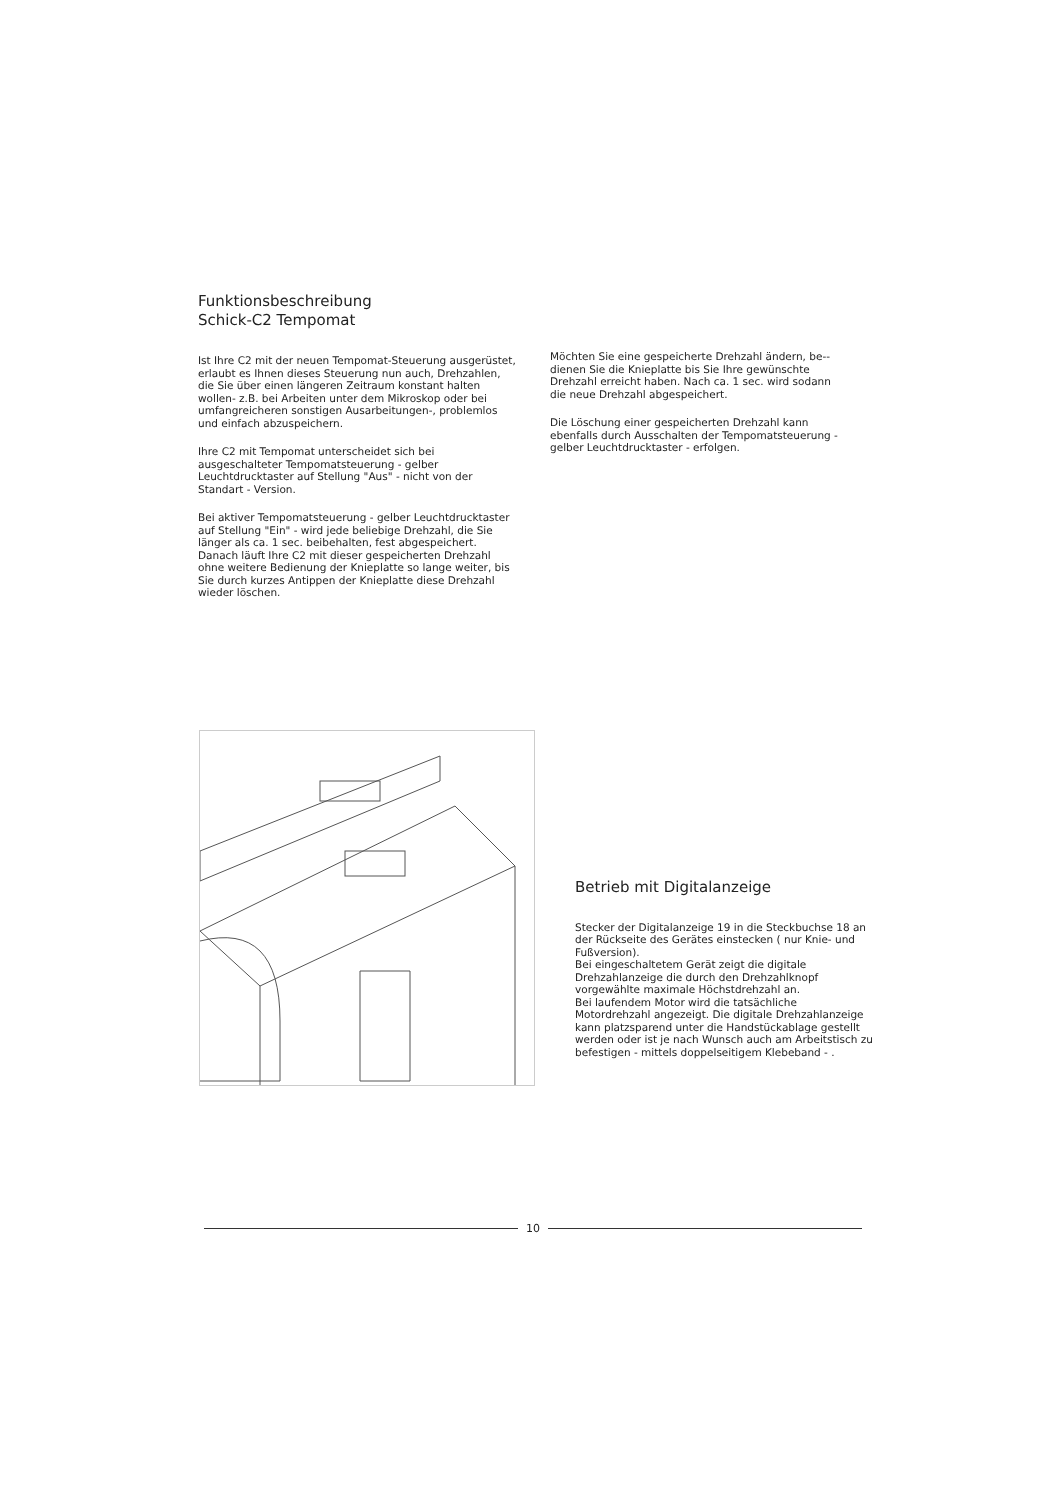Funktionsbeschreibung
Schick-C2 Tempomat
Ist Ihre C2 mit der neuen Tempomat-Steuerung ausgerüstet, erlaubt es Ihnen dieses Steuerung nun auch, Drehzahlen, die Sie über einen längeren Zeitraum konstant halten wollen- z.B. bei Arbeiten unter dem Mikroskop oder bei umfangreicheren sonstigen Ausarbeitungen-, problemlos und einfach abzuspeichern.
Ihre C2 mit Tempomat unterscheidet sich bei ausgeschalteter Tempomatsteuerung - gelber Leuchtdrucktaster auf Stellung "Aus" - nicht von der Standart - Version.
Bei aktiver Tempomatsteuerung - gelber Leuchtdrucktaster auf Stellung "Ein" - wird jede beliebige Drehzahl, die Sie länger als ca. 1 sec. beibehalten, fest abgespeichert. Danach läuft Ihre C2 mit dieser gespeicherten Drehzahl ohne weitere Bedienung der Knieplatte so lange weiter, bis Sie durch kurzes Antippen der Knieplatte diese Drehzahl wieder löschen.
Möchten Sie eine gespeicherte Drehzahl ändern, be-- dienen Sie die Knieplatte bis Sie Ihre gewünschte Drehzahl erreicht haben. Nach ca. 1 sec. wird sodann die neue Drehzahl abgespeichert.
Die Löschung einer gespeicherten Drehzahl kann ebenfalls durch Ausschalten der Tempomatsteuerung - gelber Leuchtdrucktaster - erfolgen.
Betrieb mit Digitalanzeige
Stecker der Digitalanzeige 19 in die Steckbuchse 18 an der Rückseite des Gerätes einstecken ( nur Knie- und Fußversion).
Bei eingeschaltetem Gerät zeigt die digitale Drehzahlanzeige die durch den Drehzahlknopf vorgewählte maximale Höchstdrehzahl an.
Bei laufendem Motor wird die tatsächliche Motordrehzahl angezeigt. Die digitale Drehzahlanzeige kann platzsparend unter die Handstückablage gestellt werden oder ist je nach Wunsch auch am Arbeitstisch zu befestigen - mittels doppelseitigem Klebeband - .
10